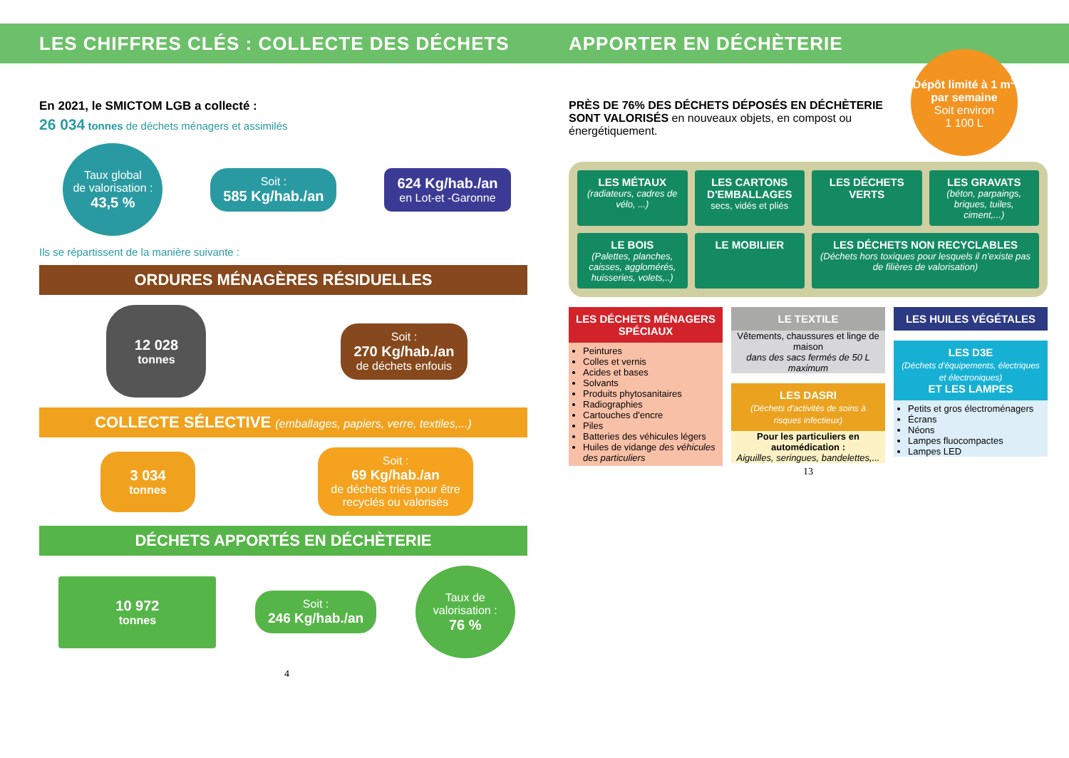LES CHIFFRES CLÉS : COLLECTE DES DÉCHETS
En 2021, le SMICTOM LGB a collecté :
26 034 tonnes de déchets ménagers et assimilés
Taux global
de valorisation :
43,5 %
Soit :
585 Kg/hab./an
624 Kg/hab./an
en Lot-et -Garonne
Ils se répartissent de la manière suivante :
ORDURES MÉNAGÈRES RÉSIDUELLES
12 028
tonnes
Soit :
270 Kg/hab./an
de déchets enfouis
COLLECTE SÉLECTIVE (emballages, papiers, verre, textiles,...)
3 034
tonnes
Soit :
69 Kg/hab./an
de déchets triés pour être
recyclés ou valorisés
DÉCHETS APPORTÉS EN DÉCHÈTERIE
10 972
tonnes
Soit :
246 Kg/hab./an
Taux de
valorisation :
76 %
4
APPORTER EN DÉCHÈTERIE
PRÈS DE 76% DES DÉCHETS DÉPOSÉS EN DÉCHÈTERIE SONT VALORISÉS en nouveaux objets, en compost ou énergétiquement.
Dépôt limité à 1 m<sup>3</sup> par semaine
Soit environ
1 100 L
LES MÉTAUX
(radiateurs, cadres de vélo, ...)
LES CARTONS D'EMBALLAGES
secs, vidés et pliés
LES DÉCHETS VERTS
LES GRAVATS
(béton, parpaings, briques, tuiles, ciment,...)
LE BOIS
(Palettes, planches, caisses, agglomérés, huisseries, volets,..)
LE MOBILIER
LES DÉCHETS NON RECYCLABLES
(Déchets hors toxiques pour lesquels il n'existe pas de filières de valorisation)
LES DÉCHETS MÉNAGERS SPÉCIAUX
Peintures
Colles et vernis
Acides et bases
Solvants
Produits phytosanitaires
Radiographies
Cartouches d'encre
Piles
Batteries des véhicules légers
Huiles de vidange des véhicules des particuliers
LE TEXTILE
Vêtements, chaussures et linge de maison
dans des sacs fermés de 50 L maximum
LES DASRI
(Déchets d'activités de soins à risques infectieux)
Pour les particuliers en automédication :
Aiguilles, seringues, bandelettes,...
LES HUILES VÉGÉTALES
LES D3E
(Déchets d'équipements, électriques et électroniques)
ET LES LAMPES
Petits et gros électroménagers
Écrans
Néons
Lampes fluocompactes
Lampes LED
13